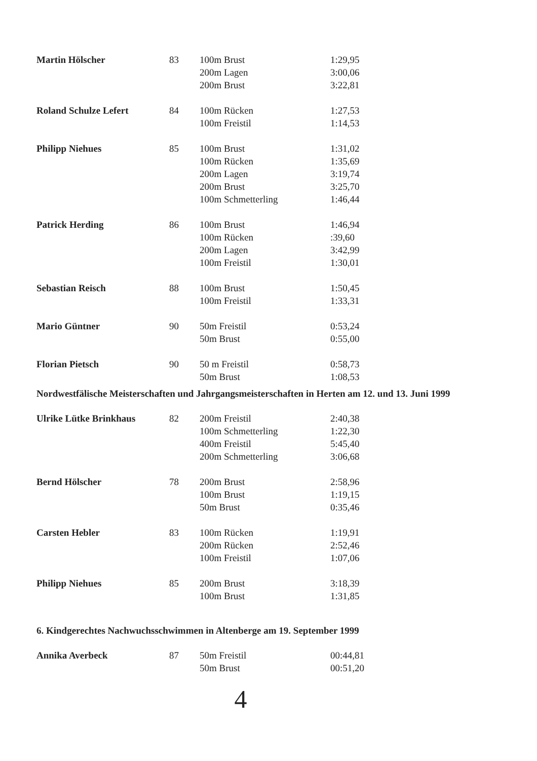| Martin Hölscher | 83 | 100m Brust | 1:29,95 |
| | | 200m Lagen | 3:00,06 |
| | | 200m Brust | 3:22,81 |
| Roland Schulze Lefert | 84 | 100m Rücken | 1:27,53 |
| | | 100m Freistil | 1:14,53 |
| Philipp Niehues | 85 | 100m Brust | 1:31,02 |
| | | 100m Rücken | 1:35,69 |
| | | 200m Lagen | 3:19,74 |
| | | 200m Brust | 3:25,70 |
| | | 100m Schmetterling | 1:46,44 |
| Patrick Herding | 86 | 100m Brust | 1:46,94 |
| | | 100m Rücken | :39,60 |
| | | 200m Lagen | 3:42,99 |
| | | 100m Freistil | 1:30,01 |
| Sebastian Reisch | 88 | 100m Brust | 1:50,45 |
| | | 100m Freistil | 1:33,31 |
| Mario Güntner | 90 | 50m Freistil | 0:53,24 |
| | | 50m Brust | 0:55,00 |
| Florian Pietsch | 90 | 50 m Freistil | 0:58,73 |
| | | 50m Brust | 1:08,53 |
Nordwestfälische Meisterschaften und Jahrgangsmeisterschaften in Herten am 12. und 13. Juni 1999
| Ulrike Lütke Brinkhaus | 82 | 200m Freistil | 2:40,38 |
| | | 100m Schmetterling | 1:22,30 |
| | | 400m Freistil | 5:45,40 |
| | | 200m Schmetterling | 3:06,68 |
| Bernd Hölscher | 78 | 200m Brust | 2:58,96 |
| | | 100m Brust | 1:19,15 |
| | | 50m Brust | 0:35,46 |
| Carsten Hebler | 83 | 100m Rücken | 1:19,91 |
| | | 200m Rücken | 2:52,46 |
| | | 100m Freistil | 1:07,06 |
| Philipp Niehues | 85 | 200m Brust | 3:18,39 |
| | | 100m Brust | 1:31,85 |
6. Kindgerechtes Nachwuchsschwimmen in Altenberge am 19. September 1999
| Annika Averbeck | 87 | 50m Freistil | 00:44,81 |
| | | 50m Brust | 00:51,20 |
4